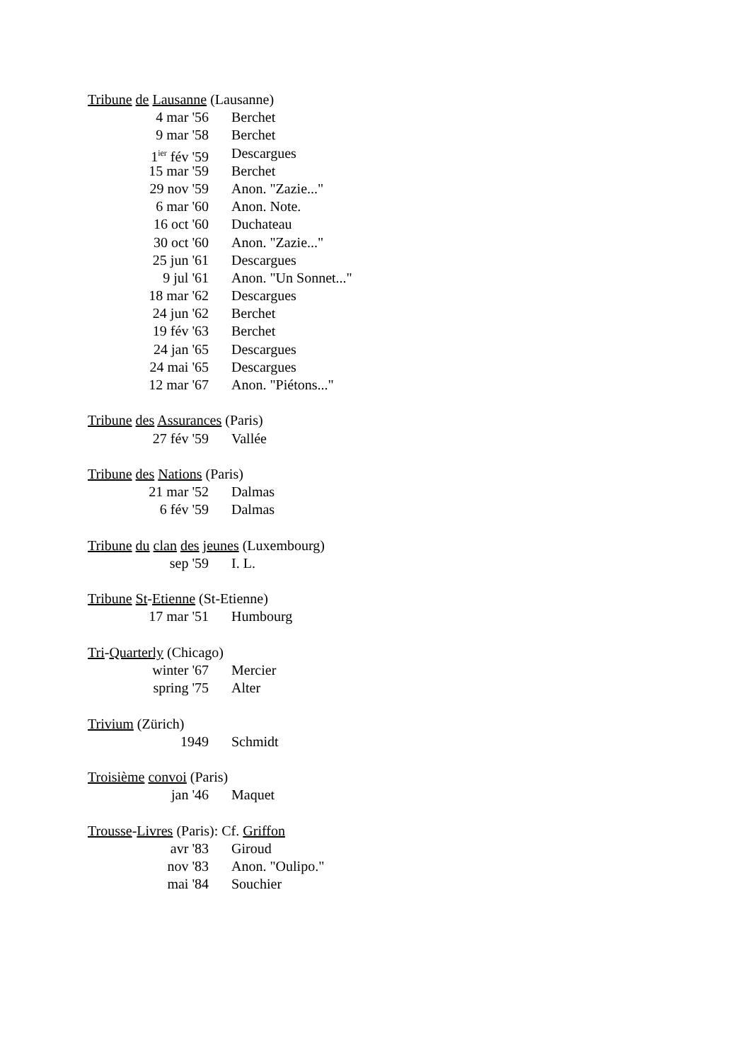Tribune de Lausanne (Lausanne)
4 mar '56 Berchet
9 mar '58 Berchet
1<sup>ier</sup> fév '59 Descargues
15 mar '59 Berchet
29 nov '59 Anon. "Zazie..."
6 mar '60 Anon. Note.
16 oct '60 Duchateau
30 oct '60 Anon. "Zazie..."
25 jun '61 Descargues
9 jul '61 Anon. "Un Sonnet..."
18 mar '62 Descargues
24 jun '62 Berchet
19 fév '63 Berchet
24 jan '65 Descargues
24 mai '65 Descargues
12 mar '67 Anon. "Piétons..."
Tribune des Assurances (Paris)
27 fév '59 Vallée
Tribune des Nations (Paris)
21 mar '52 Dalmas
6 fév '59 Dalmas
Tribune du clan des jeunes (Luxembourg)
sep '59 I. L.
Tribune St-Etienne (St-Etienne)
17 mar '51 Humbourg
Tri-Quarterly (Chicago)
winter '67 Mercier
spring '75 Alter
Trivium (Zürich)
1949 Schmidt
Troisième convoi (Paris)
jan '46 Maquet
Trousse-Livres (Paris): Cf. Griffon
avr '83 Giroud
nov '83 Anon. "Oulipo."
mai '84 Souchier